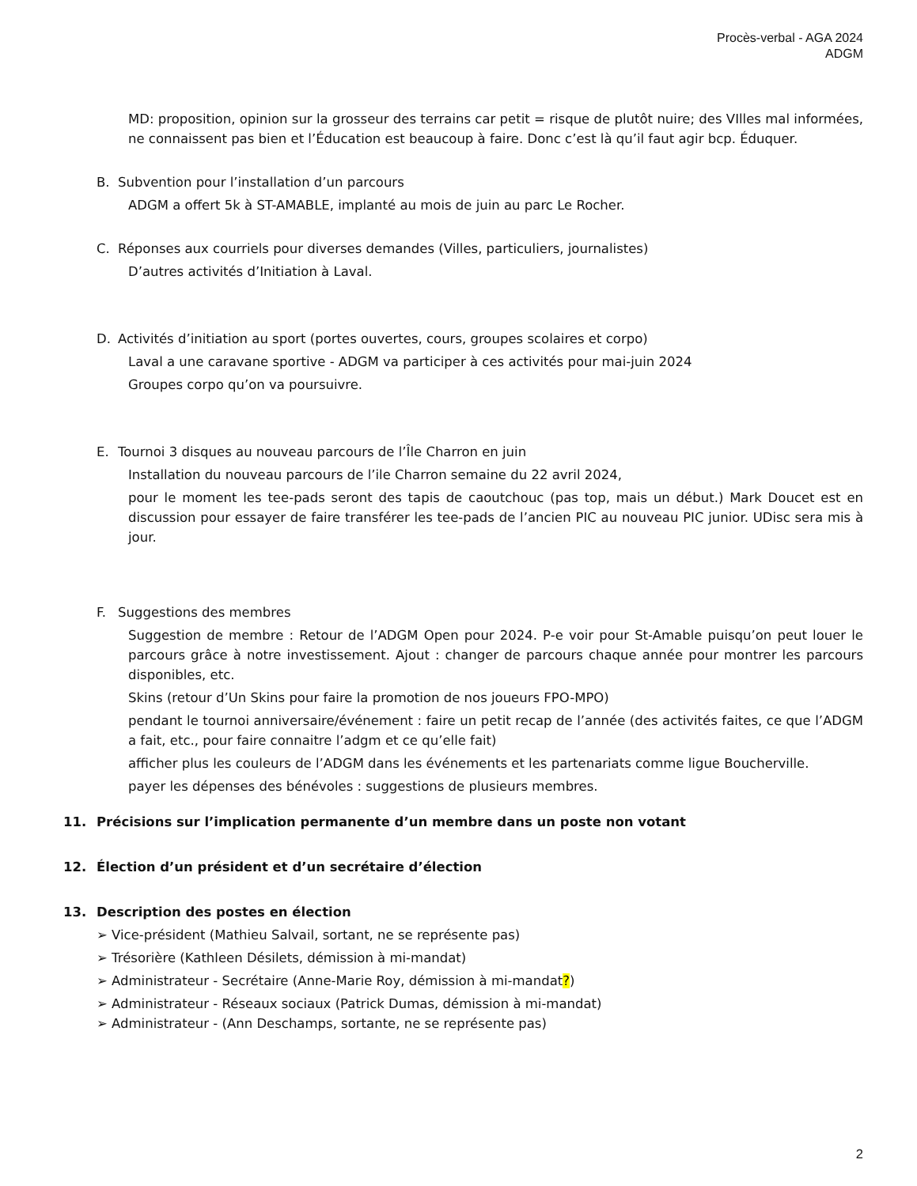Procès-verbal - AGA 2024
ADGM
MD: proposition, opinion sur la grosseur des terrains car petit = risque de plutôt nuire; des VIlles mal informées, ne connaissent pas bien et l’Éducation est beaucoup à faire. Donc c’est là qu’il faut agir bcp. Éduquer.
B. Subvention pour l’installation d’un parcours
ADGM a offert 5k à ST-AMABLE, implanté au mois de juin au parc Le Rocher.
C. Réponses aux courriels pour diverses demandes (Villes, particuliers, journalistes)
D’autres activités d’Initiation à Laval.
D. Activités d’initiation au sport (portes ouvertes, cours, groupes scolaires et corpo)
Laval a une caravane sportive - ADGM va participer à ces activités pour mai-juin 2024
Groupes corpo qu’on va poursuivre.
E. Tournoi 3 disques au nouveau parcours de l’Île Charron en juin
Installation du nouveau parcours de l’ile Charron semaine du 22 avril 2024,
pour le moment les tee-pads seront des tapis de caoutchouc (pas top, mais un début.) Mark Doucet est en discussion pour essayer de faire transférer les tee-pads de l’ancien PIC au nouveau PIC junior. UDisc sera mis à jour.
F. Suggestions des membres
Suggestion de membre : Retour de l’ADGM Open pour 2024. P-e voir pour St-Amable puisqu’on peut louer le parcours grâce à notre investissement. Ajout : changer de parcours chaque année pour montrer les parcours disponibles, etc.
Skins (retour d’Un Skins pour faire la promotion de nos joueurs FPO-MPO)
pendant le tournoi anniversaire/événement : faire un petit recap de l’année (des activités faites, ce que l’ADGM a fait, etc., pour faire connaitre l’adgm et ce qu’elle fait)
afficher plus les couleurs de l’ADGM dans les événements et les partenariats comme ligue Boucherville.
payer les dépenses des bénévoles : suggestions de plusieurs membres.
11. Précisions sur l’implication permanente d’un membre dans un poste non votant
12. Élection d’un président et d’un secrétaire d’élection
13. Description des postes en élection
➢ Vice-président (Mathieu Salvail, sortant, ne se représente pas)
➢ Trésorière (Kathleen Désilets, démission à mi-mandat)
➢ Administrateur - Secrétaire (Anne-Marie Roy, démission à mi-mandat?)
➢ Administrateur - Réseaux sociaux (Patrick Dumas, démission à mi-mandat)
➢ Administrateur - (Ann Deschamps, sortante, ne se représente pas)
2